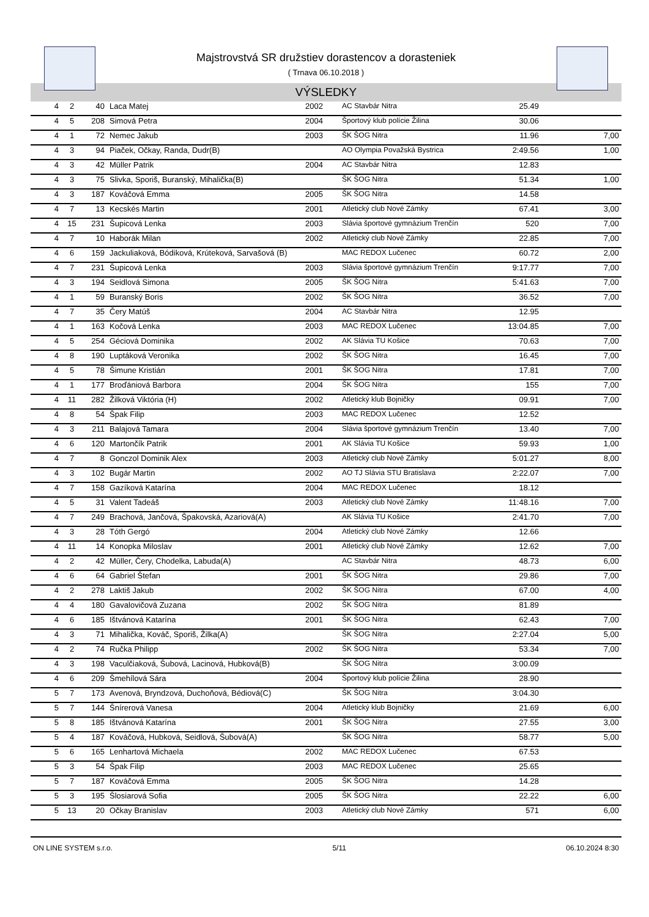Majstrovstvá SR družstiev dorastencov a dorasteniek
( Trnava 06.10.2018 )
VÝSLEDKY
| 4 | 2 | 40 | Laca Matej | 2002 | AC Stavbár Nitra | 25.49 | |
| 4 | 5 | 208 | Simová Petra | 2004 | Športový klub polície Žilina | 30.06 | |
| 4 | 1 | 72 | Nemec Jakub | 2003 | ŠK ŠOG Nitra | 11.96 | 7,00 |
| 4 | 3 | 94 | Piaček, Očkay, Randa, Dudr(B) | | AO Olympia Považská Bystrica | 2:49.56 | 1,00 |
| 4 | 3 | 42 | Müller Patrik | 2004 | AC Stavbár Nitra | 12.83 | |
| 4 | 3 | 75 | Slivka, Sporiš, Buranský, Mihalička(B) | | ŠK ŠOG Nitra | 51.34 | 1,00 |
| 4 | 3 | 187 | Kováčová Emma | 2005 | ŠK ŠOG Nitra | 14.58 | |
| 4 | 7 | 13 | Kecskés Martin | 2001 | Atletický club Nové Zámky | 67.41 | 3,00 |
| 4 | 15 | 231 | Šupicová Lenka | 2003 | Slávia športové gymnázium Trenčín | 520 | 7,00 |
| 4 | 7 | 10 | Haborák Milan | 2002 | Atletický club Nové Zámky | 22.85 | 7,00 |
| 4 | 6 | 159 | Jackuliaková, Bódiková, Krúteková, Sarvašová (B) | | MAC REDOX Lučenec | 60.72 | 2,00 |
| 4 | 7 | 231 | Šupicová Lenka | 2003 | Slávia športové gymnázium Trenčín | 9:17.77 | 7,00 |
| 4 | 3 | 194 | Seidlová Simona | 2005 | ŠK ŠOG Nitra | 5:41.63 | 7,00 |
| 4 | 1 | 59 | Buranský Boris | 2002 | ŠK ŠOG Nitra | 36.52 | 7,00 |
| 4 | 7 | 35 | Čery Matúš | 2004 | AC Stavbár Nitra | 12.95 | |
| 4 | 1 | 163 | Kočová Lenka | 2003 | MAC REDOX Lučenec | 13:04.85 | 7,00 |
| 4 | 5 | 254 | Géciová Dominika | 2002 | AK Slávia TU Košice | 70.63 | 7,00 |
| 4 | 8 | 190 | Luptáková Veronika | 2002 | ŠK ŠOG Nitra | 16.45 | 7,00 |
| 4 | 5 | 78 | Šimune Kristián | 2001 | ŠK ŠOG Nitra | 17.81 | 7,00 |
| 4 | 1 | 177 | Broďániová Barbora | 2004 | ŠK ŠOG Nitra | 155 | 7,00 |
| 4 | 11 | 282 | Žilková Viktória (H) | 2002 | Atletický klub Bojničky | 09.91 | 7,00 |
| 4 | 8 | 54 | Špak Filip | 2003 | MAC REDOX Lučenec | 12.52 | |
| 4 | 3 | 211 | Balajová Tamara | 2004 | Slávia športové gymnázium Trenčín | 13.40 | 7,00 |
| 4 | 6 | 120 | Martončík Patrik | 2001 | AK Slávia TU Košice | 59.93 | 1,00 |
| 4 | 7 | 8 | Gonczol Dominik Alex | 2003 | Atletický club Nové Zámky | 5:01.27 | 8,00 |
| 4 | 3 | 102 | Bugár Martin | 2002 | AO TJ Slávia STU Bratislava | 2:22.07 | 7,00 |
| 4 | 7 | 158 | Gazíková Katarína | 2004 | MAC REDOX Lučenec | 18.12 | |
| 4 | 5 | 31 | Valent Tadeáš | 2003 | Atletický club Nové Zámky | 11:48.16 | 7,00 |
| 4 | 7 | 249 | Brachová, Jančová, Špakovská, Azariová(A) | | AK Slávia TU Košice | 2:41.70 | 7,00 |
| 4 | 3 | 28 | Tóth Gergó | 2004 | Atletický club Nové Zámky | 12.66 | |
| 4 | 11 | 14 | Konopka Miloslav | 2001 | Atletický club Nové Zámky | 12.62 | 7,00 |
| 4 | 2 | 42 | Müller, Čery, Chodelka, Labuda(A) | | AC Stavbár Nitra | 48.73 | 6,00 |
| 4 | 6 | 64 | Gabriel Štefan | 2001 | ŠK ŠOG Nitra | 29.86 | 7,00 |
| 4 | 2 | 278 | Laktiš Jakub | 2002 | ŠK ŠOG Nitra | 67.00 | 4,00 |
| 4 | 4 | 180 | Gavalovičová Zuzana | 2002 | ŠK ŠOG Nitra | 81.89 | |
| 4 | 6 | 185 | Ištvánová Katarína | 2001 | ŠK ŠOG Nitra | 62.43 | 7,00 |
| 4 | 3 | 71 | Mihalička, Kováč, Sporiš, Žilka(A) | | ŠK ŠOG Nitra | 2:27.04 | 5,00 |
| 4 | 2 | 74 | Ručka Philipp | 2002 | ŠK ŠOG Nitra | 53.34 | 7,00 |
| 4 | 3 | 198 | Vaculčiaková, Šubová, Lacinová, Hubková(B) | | ŠK ŠOG Nitra | 3:00.09 | |
| 4 | 6 | 209 | Šmehílová Sára | 2004 | Športový klub polície Žilina | 28.90 | |
| 5 | 7 | 173 | Avenová, Bryndzová, Duchoňová, Bédiová(C) | | ŠK ŠOG Nitra | 3:04.30 | |
| 5 | 7 | 144 | Šnírerová Vanesa | 2004 | Atletický klub Bojničky | 21.69 | 6,00 |
| 5 | 8 | 185 | Ištvánová Katarína | 2001 | ŠK ŠOG Nitra | 27.55 | 3,00 |
| 5 | 4 | 187 | Kováčová, Hubková, Seidlová, Šubová(A) | | ŠK ŠOG Nitra | 58.77 | 5,00 |
| 5 | 6 | 165 | Lenhartová Michaela | 2002 | MAC REDOX Lučenec | 67.53 | |
| 5 | 3 | 54 | Špak Filip | 2003 | MAC REDOX Lučenec | 25.65 | |
| 5 | 7 | 187 | Kováčová Emma | 2005 | ŠK ŠOG Nitra | 14.28 | |
| 5 | 3 | 195 | Šlosiarová Sofia | 2005 | ŠK ŠOG Nitra | 22.22 | 6,00 |
| 5 | 13 | 20 | Očkay Branislav | 2003 | Atletický club Nové Zámky | 571 | 6,00 |
ON LINE SYSTEM s.r.o. 5/11 06.10.2024 8:30